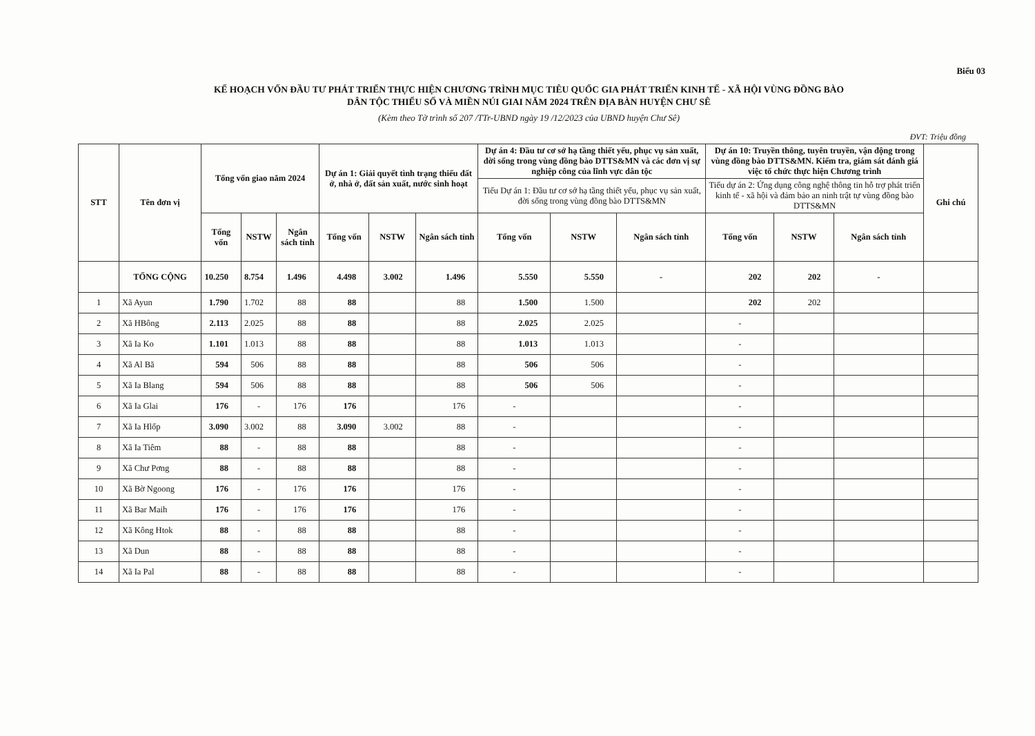Biểu 03
KẾ HOẠCH VỐN ĐẦU TƯ PHÁT TRIỂN THỰC HIỆN CHƯƠNG TRÌNH MỤC TIÊU QUỐC GIA PHÁT TRIỂN KINH TẾ - XÃ HỘI VÙNG ĐỒNG BÀO
DÂN TỘC THIỂU SỐ VÀ MIỀN NÚI GIAI NĂM 2024 TRÊN ĐỊA BÀN HUYỆN CHƯ SÊ
(Kèm theo Tờ trình số 207 /TTr-UBND ngày 19 /12/2023 của UBND huyện Chư Sê)
ĐVT: Triệu đồng
| STT | Tên đơn vị | Tổng vốn giao năm 2024 | | | Dự án 1: Giải quyết tình trạng thiếu đất ở, nhà ở, đất sản xuất, nước sinh hoạt | | | Dự án 4: Đầu tư cơ sở hạ tầng thiết yếu, phục vụ sản xuất, đời sống trong vùng đồng bào DTTS&MN và các đơn vị sự nghiệp công của lĩnh vực dân tộc | | | Dự án 10: Truyền thông, tuyên truyền, vận động trong vùng đồng bào DTTS&MN. Kiểm tra, giám sát đánh giá việc tổ chức thực hiện Chương trình | | | Ghi chú |
| --- | --- | --- | --- | --- | --- | --- | --- | --- | --- | --- | --- | --- | --- | --- |
| | | | | | | | | Tiểu Dự án 1: Đầu tư cơ sở hạ tầng thiết yếu, phục vụ sản xuất, đời sống trong vùng đồng bào DTTS&MN | | | Tiểu dự án 2: Ứng dụng công nghệ thông tin hỗ trợ phát triển kinh tế - xã hội và đảm bảo an ninh trật tự vùng đồng bào DTTS&MN | | | |
| | | Tổng vốn | NSTW | Ngân sách tỉnh | Tổng vốn | NSTW | Ngân sách tỉnh | Tổng vốn | NSTW | Ngân sách tỉnh | Tổng vốn | NSTW | Ngân sách tỉnh | |
| | TỔNG CỘNG | 10.250 | 8.754 | 1.496 | 4.498 | 3.002 | 1.496 | 5.550 | 5.550 | - | 202 | 202 | - | |
| 1 | Xã Ayun | 1.790 | 1.702 | 88 | 88 | | 88 | 1.500 | 1.500 | | 202 | 202 | | |
| 2 | Xã HBông | 2.113 | 2.025 | 88 | 88 | | 88 | 2.025 | 2.025 | | - | | | |
| 3 | Xã Ia Ko | 1.101 | 1.013 | 88 | 88 | | 88 | 1.013 | 1.013 | | - | | | |
| 4 | Xã Al Bă | 594 | 506 | 88 | 88 | | 88 | 506 | 506 | | - | | | |
| 5 | Xã Ia Blang | 594 | 506 | 88 | 88 | | 88 | 506 | 506 | | - | | | |
| 6 | Xã Ia Glai | 176 | - | 176 | 176 | | 176 | - | | | - | | | |
| 7 | Xã Ia Hlốp | 3.090 | 3.002 | 88 | 3.090 | 3.002 | 88 | - | | | - | | | |
| 8 | Xã Ia Tiêm | 88 | - | 88 | 88 | | 88 | - | | | - | | | |
| 9 | Xã Chư Pơng | 88 | - | 88 | 88 | | 88 | - | | | - | | | |
| 10 | Xã Bờ Ngoong | 176 | - | 176 | 176 | | 176 | - | | | - | | | |
| 11 | Xã Bar Maih | 176 | - | 176 | 176 | | 176 | - | | | - | | | |
| 12 | Xã Kông Htok | 88 | - | 88 | 88 | | 88 | - | | | - | | | |
| 13 | Xã Dun | 88 | - | 88 | 88 | | 88 | - | | | - | | | |
| 14 | Xã Ia Pal | 88 | - | 88 | 88 | | 88 | - | | | - | | | |